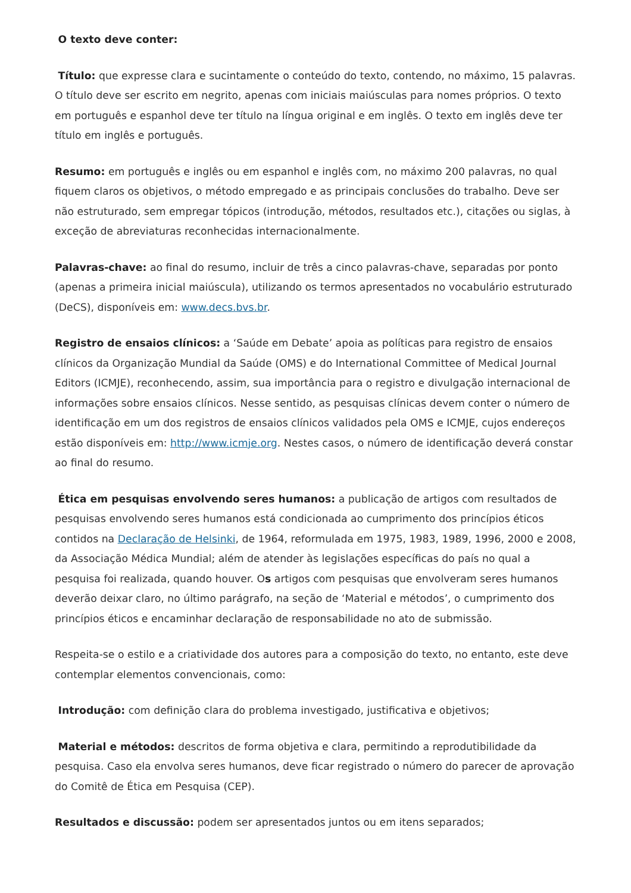O texto deve conter:
Título: que expresse clara e sucintamente o conteúdo do texto, contendo, no máximo, 15 palavras. O título deve ser escrito em negrito, apenas com iniciais maiúsculas para nomes próprios. O texto em português e espanhol deve ter título na língua original e em inglês. O texto em inglês deve ter título em inglês e português.
Resumo: em português e inglês ou em espanhol e inglês com, no máximo 200 palavras, no qual fiquem claros os objetivos, o método empregado e as principais conclusões do trabalho. Deve ser não estruturado, sem empregar tópicos (introdução, métodos, resultados etc.), citações ou siglas, à exceção de abreviaturas reconhecidas internacionalmente.
Palavras-chave: ao final do resumo, incluir de três a cinco palavras-chave, separadas por ponto (apenas a primeira inicial maiúscula), utilizando os termos apresentados no vocabulário estruturado (DeCS), disponíveis em: www.decs.bvs.br.
Registro de ensaios clínicos: a ‘Saúde em Debate’ apoia as políticas para registro de ensaios clínicos da Organização Mundial da Saúde (OMS) e do International Committee of Medical Journal Editors (ICMJE), reconhecendo, assim, sua importância para o registro e divulgação internacional de informações sobre ensaios clínicos. Nesse sentido, as pesquisas clínicas devem conter o número de identificação em um dos registros de ensaios clínicos validados pela OMS e ICMJE, cujos endereços estão disponíveis em: http://www.icmje.org. Nestes casos, o número de identificação deverá constar ao final do resumo.
Ética em pesquisas envolvendo seres humanos: a publicação de artigos com resultados de pesquisas envolvendo seres humanos está condicionada ao cumprimento dos princípios éticos contidos na Declaração de Helsinki, de 1964, reformulada em 1975, 1983, 1989, 1996, 2000 e 2008, da Associação Médica Mundial; além de atender às legislações específicas do país no qual a pesquisa foi realizada, quando houver. Os artigos com pesquisas que envolveram seres humanos deverão deixar claro, no último parágrafo, na seção de ‘Material e métodos’, o cumprimento dos princípios éticos e encaminhar declaração de responsabilidade no ato de submissão.
Respeita-se o estilo e a criatividade dos autores para a composição do texto, no entanto, este deve contemplar elementos convencionais, como:
Introdução: com definição clara do problema investigado, justificativa e objetivos;
Material e métodos: descritos de forma objetiva e clara, permitindo a reprodutibilidade da pesquisa. Caso ela envolva seres humanos, deve ficar registrado o número do parecer de aprovação do Comitê de Ética em Pesquisa (CEP).
Resultados e discussão: podem ser apresentados juntos ou em itens separados;